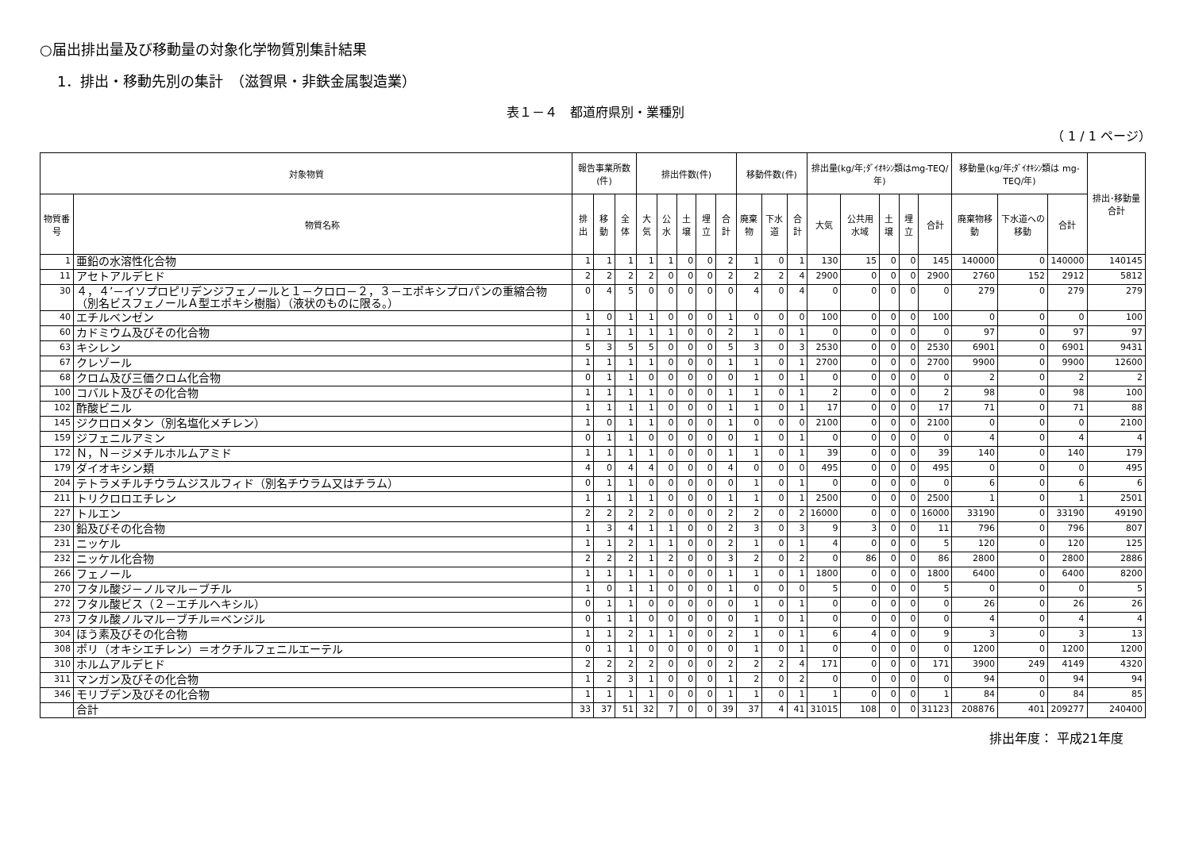○届出排出量及び移動量の対象化学物質別集計結果
1．排出・移動先別の集計　（滋賀県・非鉄金属製造業）
表１－４　都道府県別・業種別
（ 1 / 1 ページ）
| 対象物質 | | 報告事業所数(件) | | | 排出件数(件) | | | | | 移動件数(件) | | | 排出量(kg/年;ﾀﾞｲｵｷｼﾝ類はmg-TEQ/年) | | | | | 移動量(kg/年;ﾀﾞｲｵｷｼﾝ類は mg-TEQ/年) | | | 排出･移動量合計 |
| --- | --- | --- | --- | --- | --- | --- | --- | --- | --- | --- | --- | --- | --- | --- | --- | --- | --- | --- | --- | --- | --- |
| 物質番号 | 物質名称 | 排出 | 移動 | 全体 | 大気 | 公水 | 土壌 | 埋立 | 合計 | 廃棄物 | 下水道 | 合計 | 大気 | 公共用水域 | 土壌 | 埋立 | 合計 | 廃棄物移動 | 下水道への移動 | 合計 | |
| 1 | 亜鉛の水溶性化合物 | 1 | 1 | 1 | 1 | 1 | 0 | 0 | 2 | 1 | 0 | 1 | 130 | 15 | 0 | 0 | 145 | 140000 | 0 | 140000 | 140145 |
| 11 | アセトアルデヒド | 2 | 2 | 2 | 2 | 0 | 0 | 0 | 2 | 2 | 2 | 4 | 2900 | 0 | 0 | 0 | 2900 | 2760 | 152 | 2912 | 5812 |
| 30 | ４，４’－イソプロピリデンジフェノールと１－クロロ－２，３－エポキシプロパンの重縮合物（別名ビスフェノールＡ型エポキシ樹脂）（液状のものに限る。） | 0 | 4 | 5 | 0 | 0 | 0 | 0 | 0 | 4 | 0 | 4 | 0 | 0 | 0 | 0 | 0 | 279 | 0 | 279 | 279 |
| 40 | エチルベンゼン | 1 | 0 | 1 | 1 | 0 | 0 | 0 | 1 | 0 | 0 | 0 | 100 | 0 | 0 | 0 | 100 | 0 | 0 | 0 | 100 |
| 60 | カドミウム及びその化合物 | 1 | 1 | 1 | 1 | 1 | 0 | 0 | 2 | 1 | 0 | 1 | 0 | 0 | 0 | 0 | 0 | 97 | 0 | 97 | 97 |
| 63 | キシレン | 5 | 3 | 5 | 5 | 0 | 0 | 0 | 5 | 3 | 0 | 3 | 2530 | 0 | 0 | 0 | 2530 | 6901 | 0 | 6901 | 9431 |
| 67 | クレゾール | 1 | 1 | 1 | 1 | 0 | 0 | 0 | 1 | 1 | 0 | 1 | 2700 | 0 | 0 | 0 | 2700 | 9900 | 0 | 9900 | 12600 |
| 68 | クロム及び三価クロム化合物 | 0 | 1 | 1 | 0 | 0 | 0 | 0 | 0 | 1 | 0 | 1 | 0 | 0 | 0 | 0 | 0 | 2 | 0 | 2 | 2 |
| 100 | コバルト及びその化合物 | 1 | 1 | 1 | 1 | 0 | 0 | 0 | 1 | 1 | 0 | 1 | 2 | 0 | 0 | 0 | 2 | 98 | 0 | 98 | 100 |
| 102 | 酢酸ビニル | 1 | 1 | 1 | 1 | 0 | 0 | 0 | 1 | 1 | 0 | 1 | 17 | 0 | 0 | 0 | 17 | 71 | 0 | 71 | 88 |
| 145 | ジクロロメタン（別名塩化メチレン） | 1 | 0 | 1 | 1 | 0 | 0 | 0 | 1 | 0 | 0 | 0 | 2100 | 0 | 0 | 0 | 2100 | 0 | 0 | 0 | 2100 |
| 159 | ジフェニルアミン | 0 | 1 | 1 | 0 | 0 | 0 | 0 | 0 | 1 | 0 | 1 | 0 | 0 | 0 | 0 | 0 | 4 | 0 | 4 | 4 |
| 172 | Ｎ，Ｎ－ジメチルホルムアミド | 1 | 1 | 1 | 1 | 0 | 0 | 0 | 1 | 1 | 0 | 1 | 39 | 0 | 0 | 0 | 39 | 140 | 0 | 140 | 179 |
| 179 | ダイオキシン類 | 4 | 0 | 4 | 4 | 0 | 0 | 0 | 4 | 0 | 0 | 0 | 495 | 0 | 0 | 0 | 495 | 0 | 0 | 0 | 495 |
| 204 | テトラメチルチウラムジスルフィド（別名チウラム又はチラム） | 0 | 1 | 1 | 0 | 0 | 0 | 0 | 0 | 1 | 0 | 1 | 0 | 0 | 0 | 0 | 0 | 6 | 0 | 6 | 6 |
| 211 | トリクロロエチレン | 1 | 1 | 1 | 1 | 0 | 0 | 0 | 1 | 1 | 0 | 1 | 2500 | 0 | 0 | 0 | 2500 | 1 | 0 | 1 | 2501 |
| 227 | トルエン | 2 | 2 | 2 | 2 | 0 | 0 | 0 | 2 | 2 | 0 | 2 | 16000 | 0 | 0 | 0 | 16000 | 33190 | 0 | 33190 | 49190 |
| 230 | 鉛及びその化合物 | 1 | 3 | 4 | 1 | 1 | 0 | 0 | 2 | 3 | 0 | 3 | 9 | 3 | 0 | 0 | 11 | 796 | 0 | 796 | 807 |
| 231 | ニッケル | 1 | 1 | 2 | 1 | 1 | 0 | 0 | 2 | 1 | 0 | 1 | 4 | 0 | 0 | 0 | 5 | 120 | 0 | 120 | 125 |
| 232 | ニッケル化合物 | 2 | 2 | 2 | 1 | 2 | 0 | 0 | 3 | 2 | 0 | 2 | 0 | 86 | 0 | 0 | 86 | 2800 | 0 | 2800 | 2886 |
| 266 | フェノール | 1 | 1 | 1 | 1 | 0 | 0 | 0 | 1 | 1 | 0 | 1 | 1800 | 0 | 0 | 0 | 1800 | 6400 | 0 | 6400 | 8200 |
| 270 | フタル酸ジ－ノルマル－ブチル | 1 | 0 | 1 | 1 | 0 | 0 | 0 | 1 | 0 | 0 | 0 | 5 | 0 | 0 | 0 | 5 | 0 | 0 | 0 | 5 |
| 272 | フタル酸ビス（２－エチルヘキシル） | 0 | 1 | 1 | 0 | 0 | 0 | 0 | 0 | 1 | 0 | 1 | 0 | 0 | 0 | 0 | 0 | 26 | 0 | 26 | 26 |
| 273 | フタル酸ノルマル－ブチル＝ベンジル | 0 | 1 | 1 | 0 | 0 | 0 | 0 | 0 | 1 | 0 | 1 | 0 | 0 | 0 | 0 | 0 | 4 | 0 | 4 | 4 |
| 304 | ほう素及びその化合物 | 1 | 1 | 2 | 1 | 1 | 0 | 0 | 2 | 1 | 0 | 1 | 6 | 4 | 0 | 0 | 9 | 3 | 0 | 3 | 13 |
| 308 | ポリ（オキシエチレン）＝オクチルフェニルエーテル | 0 | 1 | 1 | 0 | 0 | 0 | 0 | 0 | 1 | 0 | 1 | 0 | 0 | 0 | 0 | 0 | 1200 | 0 | 1200 | 1200 |
| 310 | ホルムアルデヒド | 2 | 2 | 2 | 2 | 0 | 0 | 0 | 2 | 2 | 2 | 4 | 171 | 0 | 0 | 0 | 171 | 3900 | 249 | 4149 | 4320 |
| 311 | マンガン及びその化合物 | 1 | 2 | 3 | 1 | 0 | 0 | 0 | 1 | 2 | 0 | 2 | 0 | 0 | 0 | 0 | 0 | 94 | 0 | 94 | 94 |
| 346 | モリブデン及びその化合物 | 1 | 1 | 1 | 1 | 0 | 0 | 0 | 1 | 1 | 0 | 1 | 1 | 0 | 0 | 0 | 1 | 84 | 0 | 84 | 85 |
| | 合計 | 33 | 37 | 51 | 32 | 7 | 0 | 0 | 39 | 37 | 4 | 41 | 31015 | 108 | 0 | 0 | 31123 | 208876 | 401 | 209277 | 240400 |
排出年度： 平成21年度